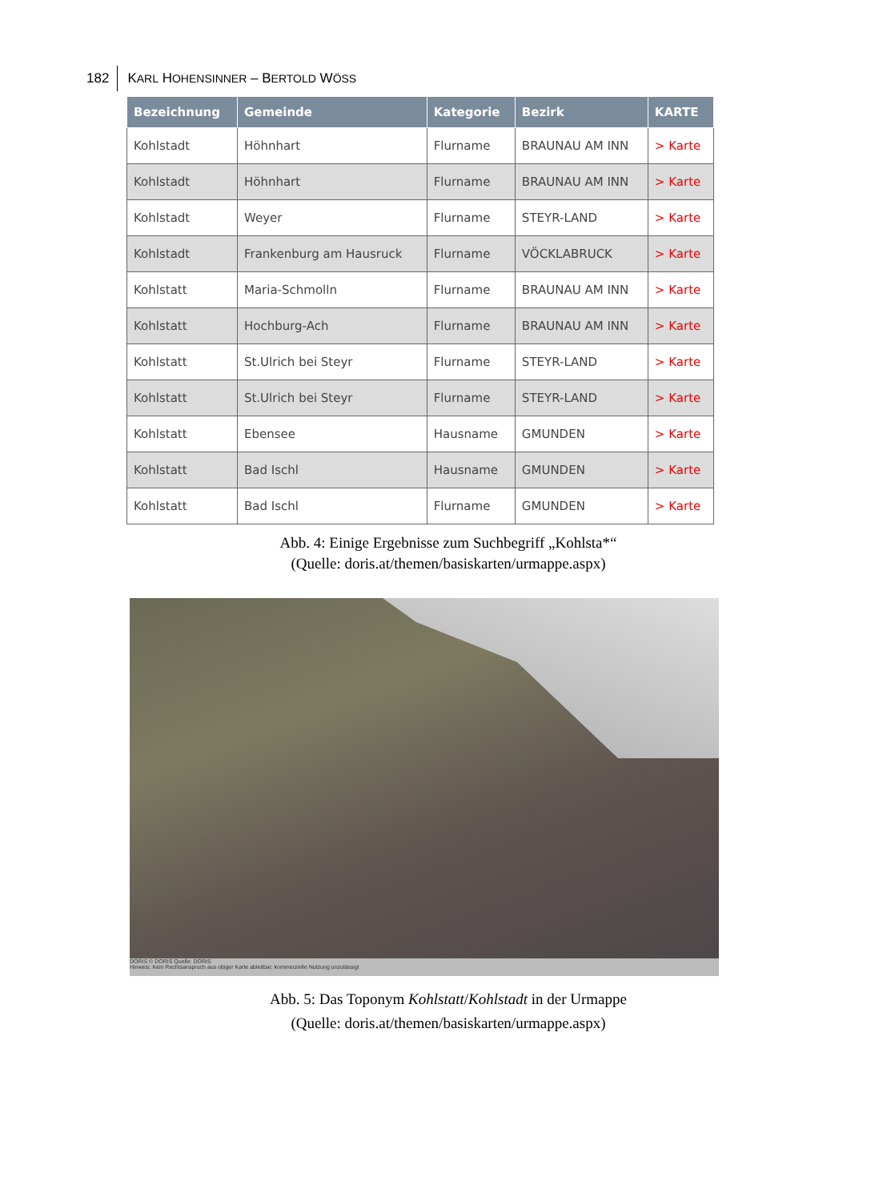182 KARL HOHENSINNER – BERTOLD WÖSS
| Bezeichnung | Gemeinde | Kategorie | Bezirk | KARTE |
| --- | --- | --- | --- | --- |
| Kohlstadt | Höhnhart | Flurname | BRAUNAU AM INN | > Karte |
| Kohlstadt | Höhnhart | Flurname | BRAUNAU AM INN | > Karte |
| Kohlstadt | Weyer | Flurname | STEYR-LAND | > Karte |
| Kohlstadt | Frankenburg am Hausruck | Flurname | VÖCKLABRUCK | > Karte |
| Kohlstatt | Maria-Schmolln | Flurname | BRAUNAU AM INN | > Karte |
| Kohlstatt | Hochburg-Ach | Flurname | BRAUNAU AM INN | > Karte |
| Kohlstatt | St.Ulrich bei Steyr | Flurname | STEYR-LAND | > Karte |
| Kohlstatt | St.Ulrich bei Steyr | Flurname | STEYR-LAND | > Karte |
| Kohlstatt | Ebensee | Hausname | GMUNDEN | > Karte |
| Kohlstatt | Bad Ischl | Hausname | GMUNDEN | > Karte |
| Kohlstatt | Bad Ischl | Flurname | GMUNDEN | > Karte |
Abb. 4: Einige Ergebnisse zum Suchbegriff „Kohlsta*“
(Quelle: doris.at/themen/basiskarten/urmappe.aspx)
DORIS © DORIS Quelle: DORIS
Hinweis: Kein Rechtsanspruch aus obiger Karte ableitbar, kommerzielle Nutzung unzulässig!
Abb. 5: Das Toponym Kohlstatt/Kohlstadt in der Urmappe
(Quelle: doris.at/themen/basiskarten/urmappe.aspx)